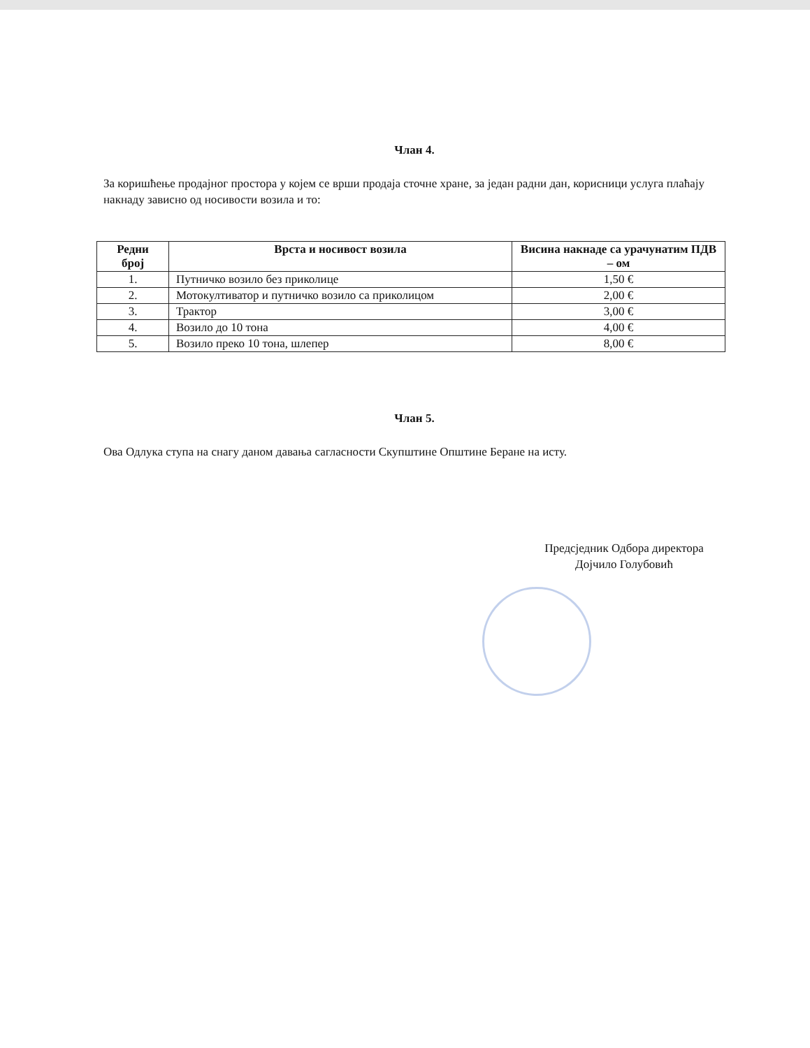Члан 4.
За коришћење продајног простора у којем се врши продаја сточне хране, за један радни дан, корисници услуга плаћају накнаду зависно од носивости возила и то:
| Редни број | Врста и носивост возила | Висина накнаде са урачунатим ПДВ – ом |
| --- | --- | --- |
| 1. | Путничко возило без приколице | 1,50 € |
| 2. | Мотокултиватор и путничко возило са приколицом | 2,00 € |
| 3. | Трактор | 3,00 € |
| 4. | Возило до 10 тона | 4,00 € |
| 5. | Возило преко 10 тона, шлепер | 8,00 € |
Члан 5.
Ова Одлука ступа на снагу даном давања сагласности Скупштине Општине Беране на исту.
Предсједник Одбора директора
Дојчило Голубовић